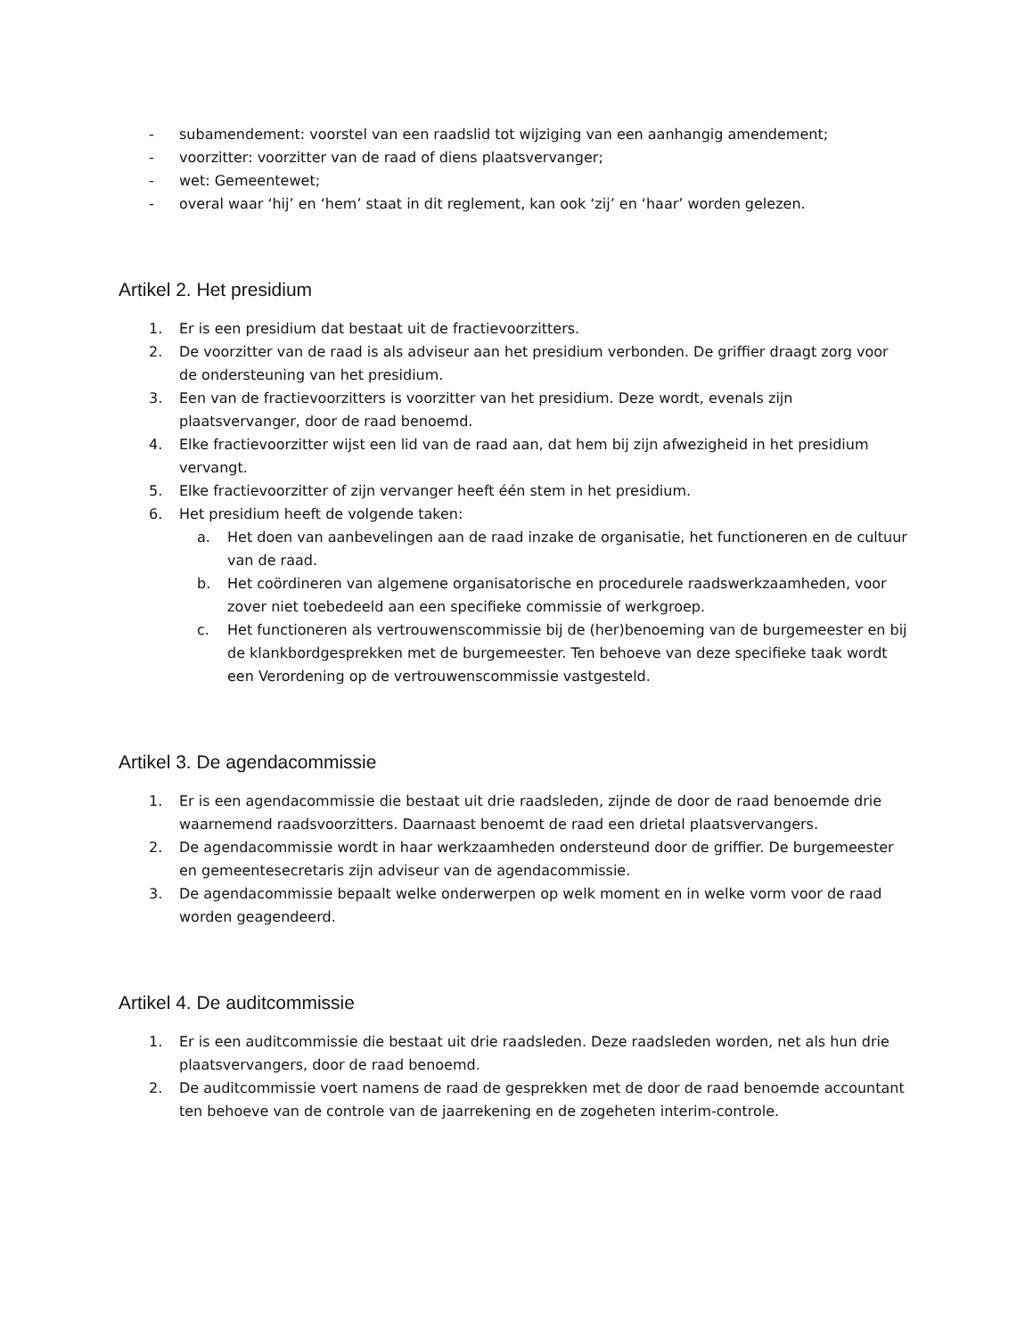- subamendement: voorstel van een raadslid tot wijziging van een aanhangig amendement;
- voorzitter: voorzitter van de raad of diens plaatsvervanger;
- wet: Gemeentewet;
- overal waar ‘hij’ en ‘hem’ staat in dit reglement, kan ook ‘zij’ en ‘haar’ worden gelezen.
Artikel 2. Het presidium
1. Er is een presidium dat bestaat uit de fractievoorzitters.
2. De voorzitter van de raad is als adviseur aan het presidium verbonden. De griffier draagt zorg voor de ondersteuning van het presidium.
3. Een van de fractievoorzitters is voorzitter van het presidium. Deze wordt, evenals zijn plaatsvervanger, door de raad benoemd.
4. Elke fractievoorzitter wijst een lid van de raad aan, dat hem bij zijn afwezigheid in het presidium vervangt.
5. Elke fractievoorzitter of zijn vervanger heeft één stem in het presidium.
6. Het presidium heeft de volgende taken:
a. Het doen van aanbevelingen aan de raad inzake de organisatie, het functioneren en de cultuur van de raad.
b. Het coördineren van algemene organisatorische en procedurele raadswerkzaamheden, voor zover niet toebedeeld aan een specifieke commissie of werkgroep.
c. Het functioneren als vertrouwenscommissie bij de (her)benoeming van de burgemeester en bij de klankbordgesprekken met de burgemeester. Ten behoeve van deze specifieke taak wordt een Verordening op de vertrouwenscommissie vastgesteld.
Artikel 3. De agendacommissie
1. Er is een agendacommissie die bestaat uit drie raadsleden, zijnde de door de raad benoemde drie waarnemend raadsvoorzitters. Daarnaast benoemt de raad een drietal plaatsvervangers.
2. De agendacommissie wordt in haar werkzaamheden ondersteund door de griffier. De burgemeester en gemeentesecretaris zijn adviseur van de agendacommissie.
3. De agendacommissie bepaalt welke onderwerpen op welk moment en in welke vorm voor de raad worden geagendeerd.
Artikel 4. De auditcommissie
1. Er is een auditcommissie die bestaat uit drie raadsleden. Deze raadsleden worden, net als hun drie plaatsvervangers, door de raad benoemd.
2. De auditcommissie voert namens de raad de gesprekken met de door de raad benoemde accountant ten behoeve van de controle van de jaarrekening en de zogeheten interim-controle.